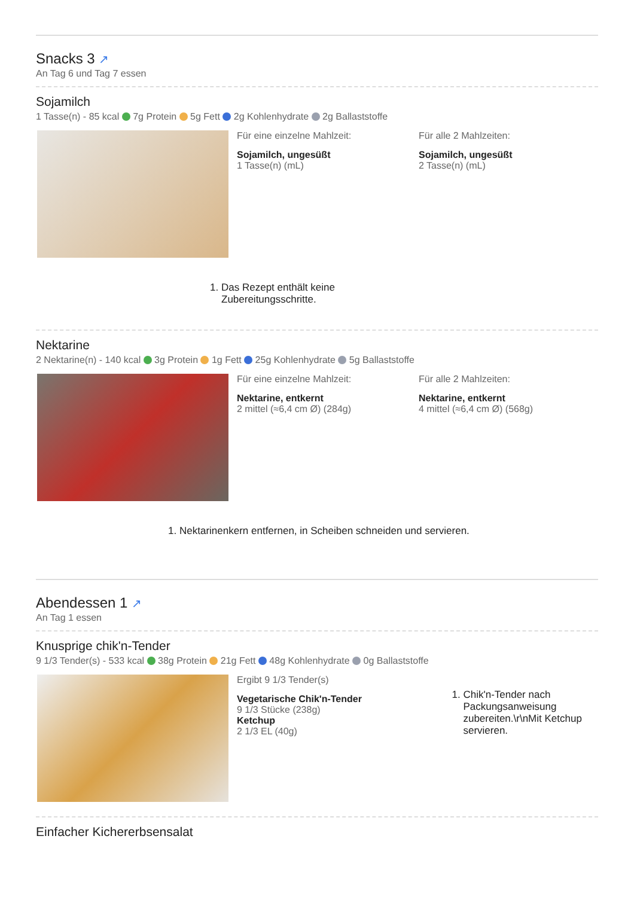Snacks 3 ↗
An Tag 6 und Tag 7 essen
Sojamilch
1 Tasse(n) - 85 kcal 7g Protein 5g Fett 2g Kohlenhydrate 2g Ballaststoffe
Für eine einzelne Mahlzeit:
Sojamilch, ungesüßt
1 Tasse(n) (mL)
Für alle 2 Mahlzeiten:
Sojamilch, ungesüßt
2 Tasse(n) (mL)
1. Das Rezept enthält keine Zubereitungsschritte.
Nektarine
2 Nektarine(n) - 140 kcal 3g Protein 1g Fett 25g Kohlenhydrate 5g Ballaststoffe
Für eine einzelne Mahlzeit:
Nektarine, entkernt
2 mittel (≈6,4 cm Ø) (284g)
Für alle 2 Mahlzeiten:
Nektarine, entkernt
4 mittel (≈6,4 cm Ø) (568g)
1. Nektarinenkern entfernen, in Scheiben schneiden und servieren.
Abendessen 1 ↗
An Tag 1 essen
Knusprige chik'n-Tender
9 1/3 Tender(s) - 533 kcal 38g Protein 21g Fett 48g Kohlenhydrate 0g Ballaststoffe
Ergibt 9 1/3 Tender(s)
Vegetarische Chik'n-Tender
9 1/3 Stücke (238g)
Ketchup
2 1/3 EL (40g)
1. Chik'n-Tender nach Packungsanweisung zubereiten.\r\nMit Ketchup servieren.
Einfacher Kichererbsensalat